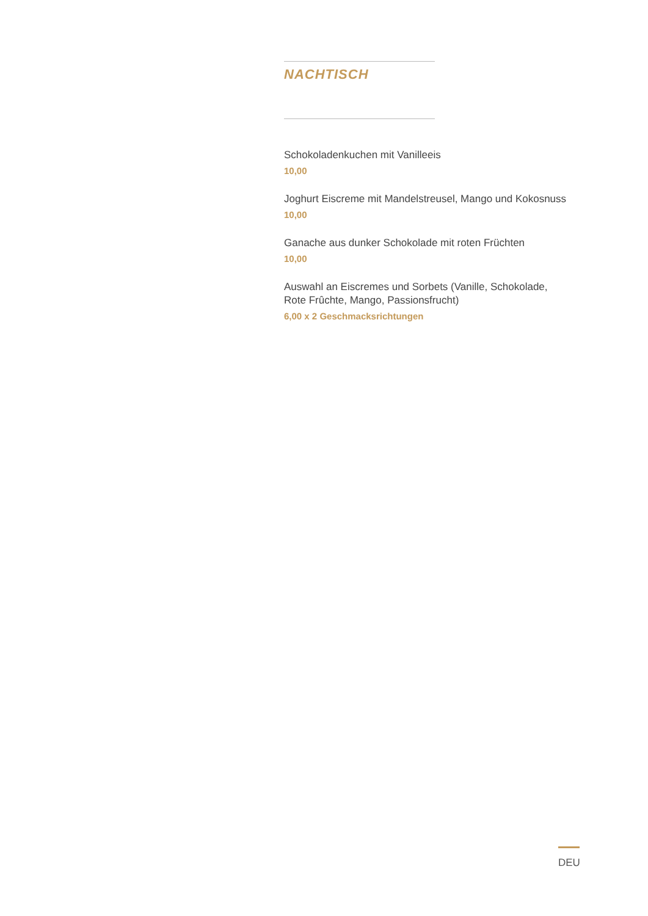NACHTISCH
Schokoladenkuchen mit Vanilleeis
10,00
Joghurt Eiscreme mit Mandelstreusel, Mango und Kokosnuss
10,00
Ganache aus dunker Schokolade mit roten Früchten
10,00
Auswahl an Eiscremes und Sorbets (Vanille, Schokolade, Rote Frûchte, Mango, Passionsfrucht)
6,00 x 2 Geschmacksrichtungen
DEU